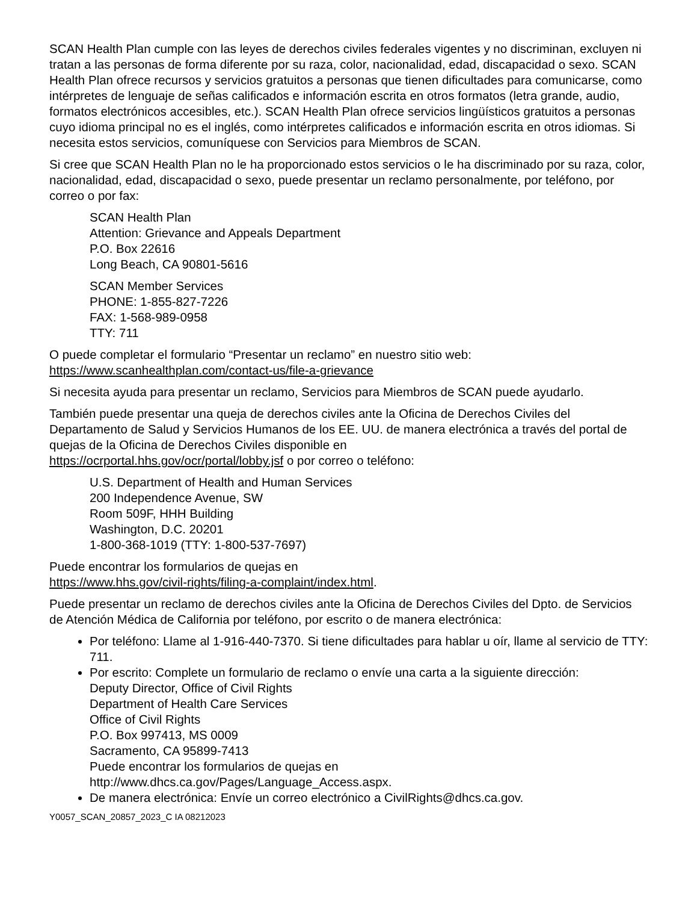SCAN Health Plan cumple con las leyes de derechos civiles federales vigentes y no discriminan, excluyen ni tratan a las personas de forma diferente por su raza, color, nacionalidad, edad, discapacidad o sexo. SCAN Health Plan ofrece recursos y servicios gratuitos a personas que tienen dificultades para comunicarse, como intérpretes de lenguaje de señas calificados e información escrita en otros formatos (letra grande, audio, formatos electrónicos accesibles, etc.). SCAN Health Plan ofrece servicios lingüísticos gratuitos a personas cuyo idioma principal no es el inglés, como intérpretes calificados e información escrita en otros idiomas. Si necesita estos servicios, comuníquese con Servicios para Miembros de SCAN.
Si cree que SCAN Health Plan no le ha proporcionado estos servicios o le ha discriminado por su raza, color, nacionalidad, edad, discapacidad o sexo, puede presentar un reclamo personalmente, por teléfono, por correo o por fax:
SCAN Health Plan
Attention: Grievance and Appeals Department
P.O. Box 22616
Long Beach, CA 90801-5616
SCAN Member Services
PHONE: 1-855-827-7226
FAX: 1-568-989-0958
TTY: 711
O puede completar el formulario “Presentar un reclamo” en nuestro sitio web: https://www.scanhealthplan.com/contact-us/file-a-grievance
Si necesita ayuda para presentar un reclamo, Servicios para Miembros de SCAN puede ayudarlo.
También puede presentar una queja de derechos civiles ante la Oficina de Derechos Civiles del Departamento de Salud y Servicios Humanos de los EE. UU. de manera electrónica a través del portal de quejas de la Oficina de Derechos Civiles disponible en
https://ocrportal.hhs.gov/ocr/portal/lobby.jsf o por correo o teléfono:
U.S. Department of Health and Human Services
200 Independence Avenue, SW
Room 509F, HHH Building
Washington, D.C. 20201
1-800-368-1019 (TTY: 1-800-537-7697)
Puede encontrar los formularios de quejas en
https://www.hhs.gov/civil-rights/filing-a-complaint/index.html.
Puede presentar un reclamo de derechos civiles ante la Oficina de Derechos Civiles del Dpto. de Servicios de Atención Médica de California por teléfono, por escrito o de manera electrónica:
Por teléfono: Llame al 1-916-440-7370. Si tiene dificultades para hablar u oír, llame al servicio de TTY: 711.
Por escrito: Complete un formulario de reclamo o envíe una carta a la siguiente dirección:
Deputy Director, Office of Civil Rights
Department of Health Care Services
Office of Civil Rights
P.O. Box 997413, MS 0009
Sacramento, CA 95899-7413
Puede encontrar los formularios de quejas en
http://www.dhcs.ca.gov/Pages/Language_Access.aspx.
De manera electrónica: Envíe un correo electrónico a CivilRights@dhcs.ca.gov.
Y0057_SCAN_20857_2023_C IA 08212023